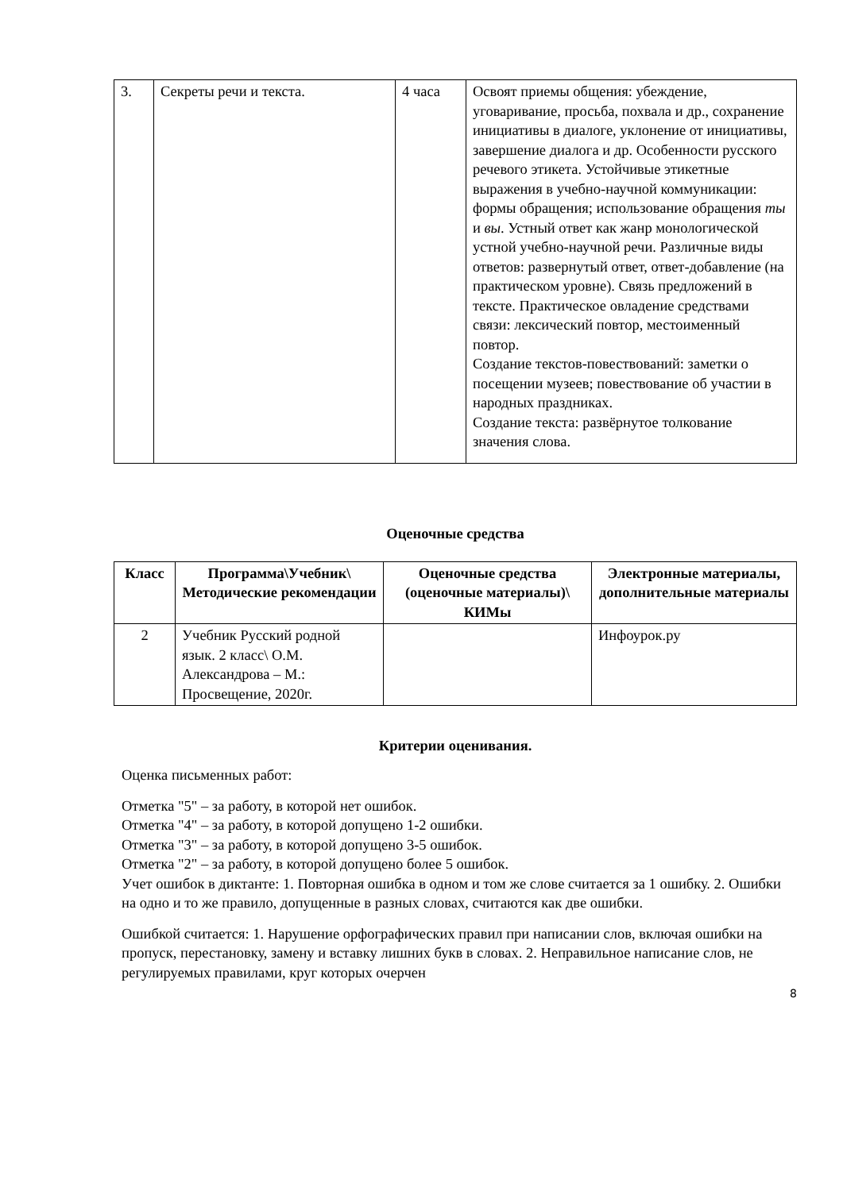| 3. | Секреты речи и текста. | 4 часа | Освоят приемы общения: убеждение, уговаривание, просьба, похвала и др., сохранение инициативы в диалоге, уклонение от инициативы, завершение диалога и др. Особенности русского речевого этикета. Устойчивые этикетные выражения в учебно-научной коммуникации: формы обращения; использование обращения ты и вы . Устный ответ как жанр монологической устной учебно-научной речи. Различные виды ответов: развернутый ответ, ответ-добавление (на практическом уровне). Связь предложений в тексте. Практическое овладение средствами связи: лексический повтор, местоименный повтор. Создание текстов-повествований: заметки о посещении музеев; повествование об участии в народных праздниках. Создание текста: развёрнутое толкование значения слова. |
Оценочные средства
| Класс | Программа\Учебник\ Методические рекомендации | Оценочные средства (оценочные материалы)\ КИМы | Электронные материалы, дополнительные материалы |
| --- | --- | --- | --- |
| 2 | Учебник Русский родной язык. 2 класс\ О.М. Александрова – М.: Просвещение, 2020г. | | Инфоурок.ру |
Критерии оценивания.
Оценка письменных работ:
Отметка "5" – за работу, в которой нет ошибок.
Отметка "4" – за работу, в которой допущено 1-2 ошибки.
Отметка "3" – за работу, в которой допущено 3-5 ошибок.
Отметка "2" – за работу, в которой допущено более 5 ошибок.
Учет ошибок в диктанте: 1. Повторная ошибка в одном и том же слове считается за 1 ошибку. 2. Ошибки на одно и то же правило, допущенные в разных словах, считаются как две ошибки.
Ошибкой считается: 1. Нарушение орфографических правил при написании слов, включая ошибки на пропуск, перестановку, замену и вставку лишних букв в словах. 2. Неправильное написание слов, не регулируемых правилами, круг которых очерчен
8